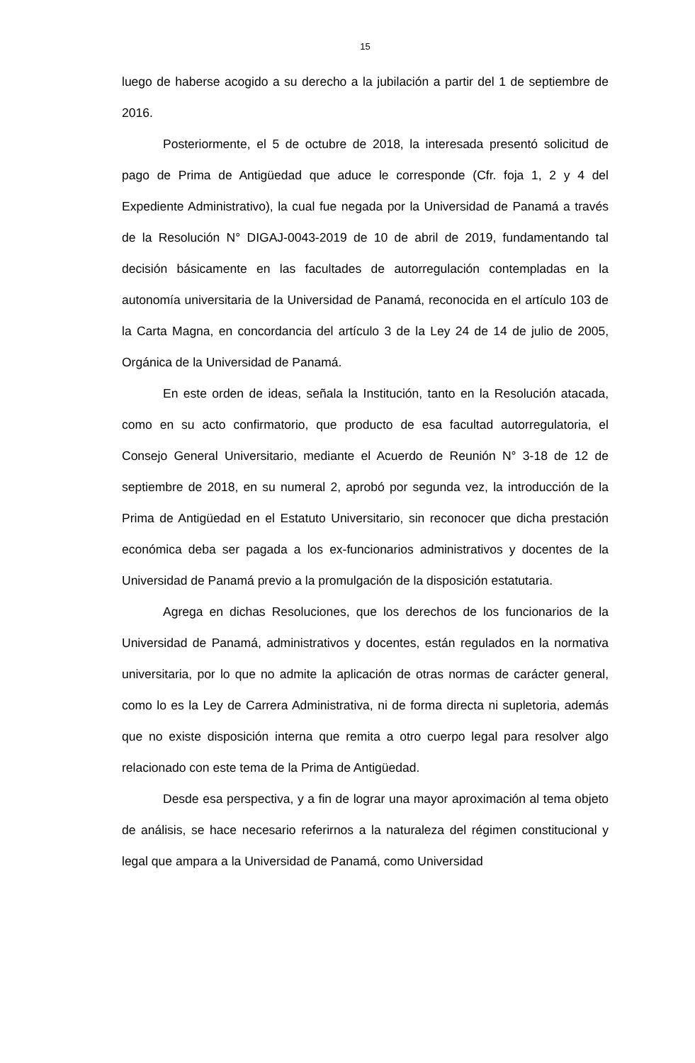15
luego de haberse acogido a su derecho a la jubilación a partir del 1 de septiembre de 2016.
Posteriormente, el 5 de octubre de 2018, la interesada presentó solicitud de pago de Prima de Antigüedad que aduce le corresponde (Cfr. foja 1, 2 y 4 del Expediente Administrativo), la cual fue negada por la Universidad de Panamá a través de la Resolución N° DIGAJ-0043-2019 de 10 de abril de 2019, fundamentando tal decisión básicamente en las facultades de autorregulación contempladas en la autonomía universitaria de la Universidad de Panamá, reconocida en el artículo 103 de la Carta Magna, en concordancia del artículo 3 de la Ley 24 de 14 de julio de 2005, Orgánica de la Universidad de Panamá.
En este orden de ideas, señala la Institución, tanto en la Resolución atacada, como en su acto confirmatorio, que producto de esa facultad autorregulatoria, el Consejo General Universitario, mediante el Acuerdo de Reunión N° 3-18 de 12 de septiembre de 2018, en su numeral 2, aprobó por segunda vez, la introducción de la Prima de Antigüedad en el Estatuto Universitario, sin reconocer que dicha prestación económica deba ser pagada a los ex-funcionarios administrativos y docentes de la Universidad de Panamá previo a la promulgación de la disposición estatutaria.
Agrega en dichas Resoluciones, que los derechos de los funcionarios de la Universidad de Panamá, administrativos y docentes, están regulados en la normativa universitaria, por lo que no admite la aplicación de otras normas de carácter general, como lo es la Ley de Carrera Administrativa, ni de forma directa ni supletoria, además que no existe disposición interna que remita a otro cuerpo legal para resolver algo relacionado con este tema de la Prima de Antigüedad.
Desde esa perspectiva, y a fin de lograr una mayor aproximación al tema objeto de análisis, se hace necesario referirnos a la naturaleza del régimen constitucional y legal que ampara a la Universidad de Panamá, como Universidad